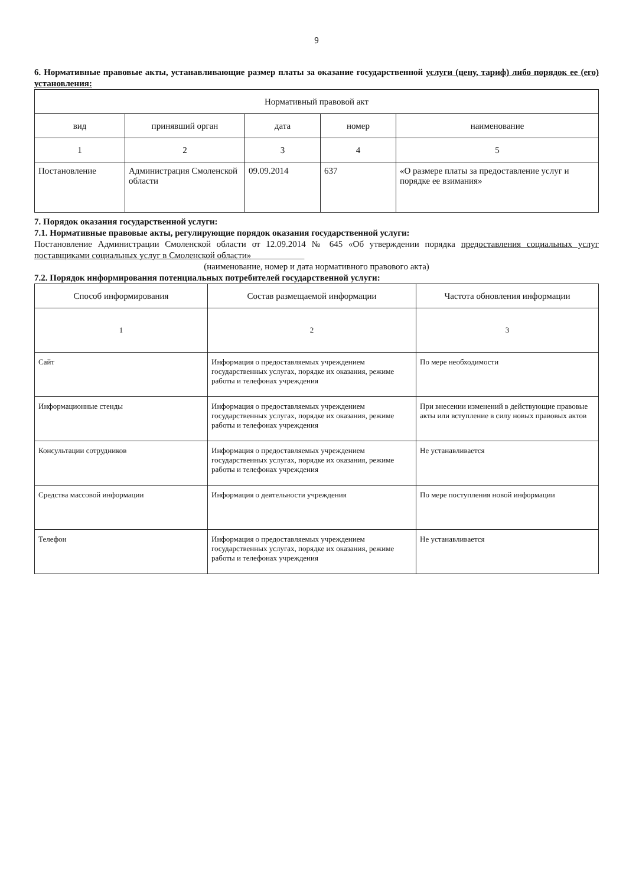9
6. Нормативные правовые акты, устанавливающие размер платы за оказание государственной услуги (цену, тариф) либо порядок ее (его) установления:
| Нормативный правовой акт | | | | |
| --- | --- | --- | --- | --- |
| вид | принявший орган | дата | номер | наименование |
| 1 | 2 | 3 | 4 | 5 |
| Постановление | Администрация Смоленской области | 09.09.2014 | 637 | «О размере платы за предоставление услуг и порядке ее взимания» |
7. Порядок оказания государственной услуги:
7.1. Нормативные правовые акты, регулирующие порядок оказания государственной услуги:
Постановление Администрации Смоленской области от 12.09.2014 № 645 «Об утверждении порядка предоставления социальных услуг поставщиками социальных услуг в Смоленской области»____________
(наименование, номер и дата нормативного правового акта)
7.2. Порядок информирования потенциальных потребителей государственной услуги:
| Способ информирования | Состав размещаемой информации | Частота обновления информации |
| --- | --- | --- |
| 1 | 2 | 3 |
| Сайт | Информация о предоставляемых учреждением государственных услугах, порядке их оказания, режиме работы и телефонах учреждения | По мере необходимости |
| Информационные стенды | Информация о предоставляемых учреждением государственных услугах, порядке их оказания, режиме работы и телефонах учреждения | При внесении изменений в действующие правовые акты или вступление в силу новых правовых актов |
| Консультации сотрудников | Информация о предоставляемых учреждением государственных услугах, порядке их оказания, режиме работы и телефонах учреждения | Не устанавливается |
| Средства массовой информации | Информация о деятельности учреждения | По мере поступления новой информации |
| Телефон | Информация о предоставляемых учреждением государственных услугах, порядке их оказания, режиме работы и телефонах учреждения | Не устанавливается |